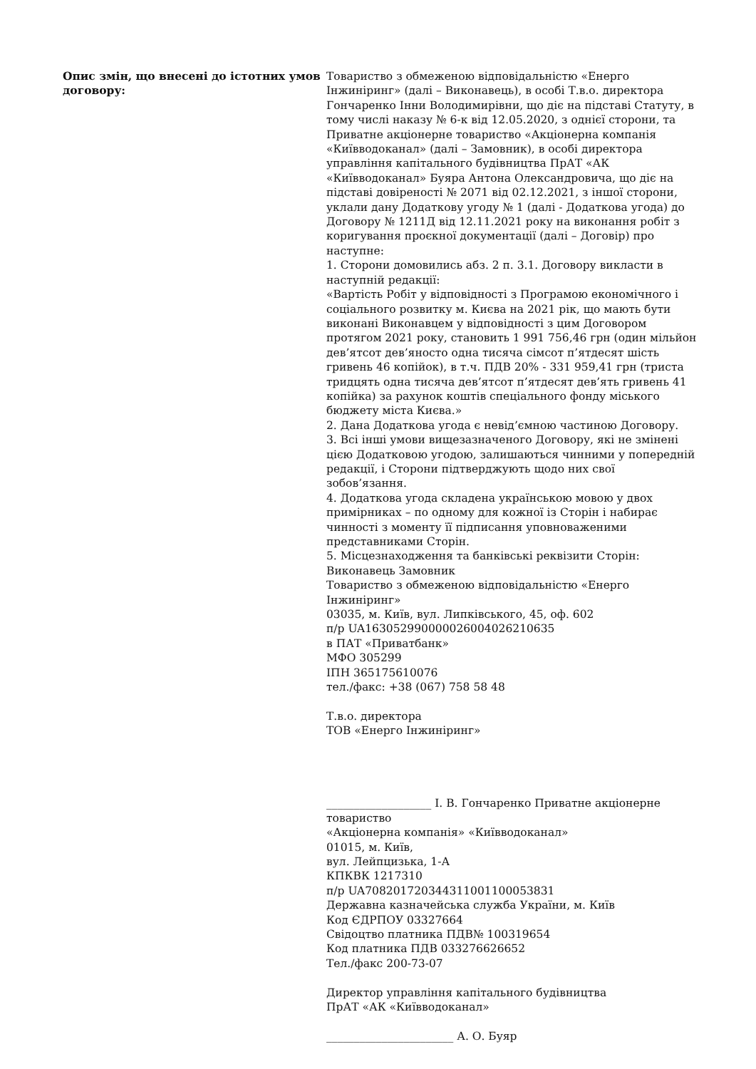Опис змін, що внесені до істотних умов договору:
Товариство з обмеженою відповідальністю «Енерго Інжиніринг» (далі – Виконавець), в особі Т.в.о. директора Гончаренко Інни Володимирівни, що діє на підставі Статуту, в тому числі наказу № 6-к від 12.05.2020, з однієї сторони, та Приватне акціонерне товариство «Акціонерна компанія «Київводоканал» (далі – Замовник), в особі директора управління капітального будівництва ПрАТ «АК «Київводоканал» Буяра Антона Олександровича, що діє на підставі довіреності № 2071 від 02.12.2021, з іншої сторони, уклали дану Додаткову угоду № 1 (далі - Додаткова угода) до Договору № 1211Д від 12.11.2021 року на виконання робіт з коригування проєкної документації (далі – Договір) про наступне:
1. Сторони домовились абз. 2 п. 3.1. Договору викласти в наступній редакції:
«Вартість Робіт у відповідності з Програмою економічного і соціального розвитку м. Києва на 2021 рік, що мають бути виконані Виконавцем у відповідності з цим Договором протягом 2021 року, становить 1 991 756,46 грн (один мільйон дев’ятсот дев’яносто одна тисяча сімсот п’ятдесят шість гривень 46 копійок), в т.ч. ПДВ 20% - 331 959,41 грн (триста тридцять одна тисяча дев’ятсот п’ятдесят дев’ять гривень 41 копійка) за рахунок коштів спеціального фонду міського бюджету міста Києва.»
2. Дана Додаткова угода є невід’ємною частиною Договору.
3. Всі інші умови вищезазначеного Договору, які не змінені цією Додатковою угодою, залишаються чинними у попередній редакції, і Сторони підтверджують щодо них свої зобов’язання.
4. Додаткова угода складена українською мовою у двох примірниках – по одному для кожної із Сторін і набирає чинності з моменту її підписання уповноваженими представниками Сторін.
5. Місцезнаходження та банківські реквізити Сторін:
Виконавець Замовник
Товариство з обмеженою відповідальністю «Енерго Інжиніринг»
03035, м. Київ, вул. Липківського, 45, оф. 602
п/р UA163052990000026004026210635
в ПАТ «Приватбанк»
МФО 305299
ІПН 365175610076
тел./факс: +38 (067) 758 58 48
Т.в.о. директора
ТОВ «Енерго Інжиніринг»
___________________ І. В. Гончаренко Приватне акціонерне товариство
«Акціонерна компанія» «Київводоканал»
01015, м. Київ,
вул. Лейпцизька, 1-А
КПКВК 1217310
п/р UA708201720344311001100053831
Державна казначейська служба України, м. Київ
Код ЄДРПОУ 03327664
Свідоцтво платника ПДВ№ 100319654
Код платника ПДВ 033276626652
Тел./факс 200-73-07
Директор управління капітального будівництва
ПрАТ «АК «Київводоканал»
_______________________ А. О. Буяр